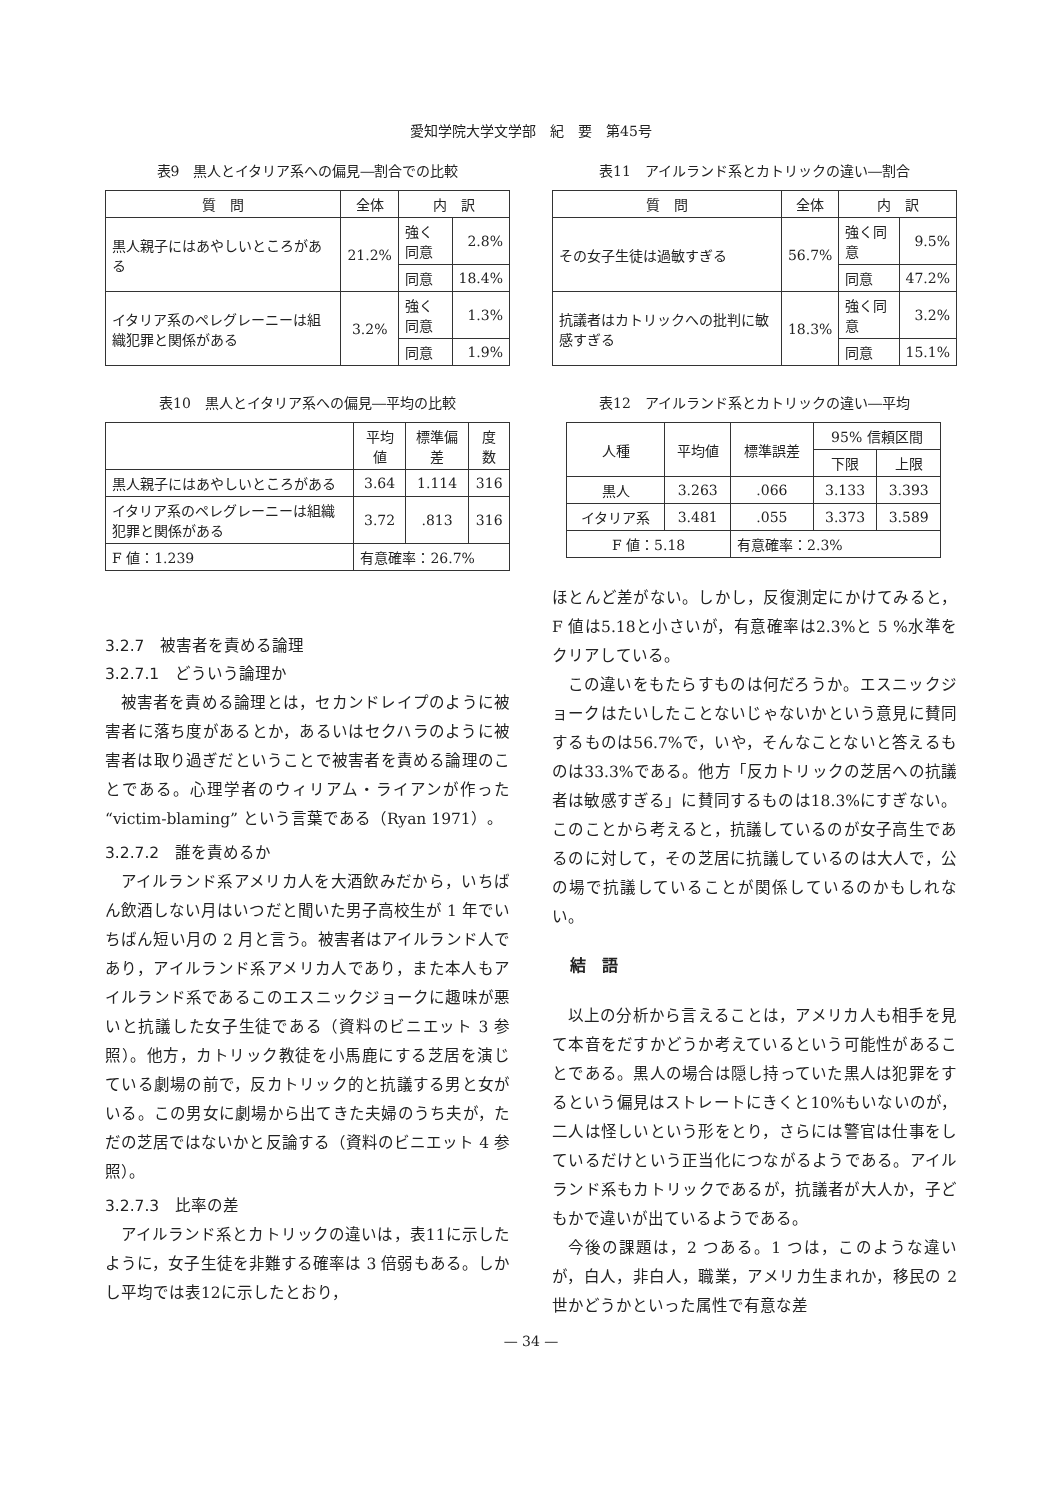愛知学院大学文学部　紀　要　第45号
表9　黒人とイタリア系への偏見―割合での比較
| 質 問 | 全体 | 内 訳 | |
| --- | --- | --- | --- |
| 黒人親子にはあやしいところがある | 21.2% | 強く同意 | 2.8% |
| | | 同意 | 18.4% |
| イタリア系のペレグレーニーは組織犯罪と関係がある | 3.2% | 強く同意 | 1.3% |
| | | 同意 | 1.9% |
表10　黒人とイタリア系への偏見―平均の比較
| | 平均値 | 標準偏差 | 度数 |
| --- | --- | --- | --- |
| 黒人親子にはあやしいところがある | 3.64 | 1.114 | 316 |
| イタリア系のペレグレーニーは組織犯罪と関係がある | 3.72 | .813 | 316 |
| F 値：1.239 | 有意確率：26.7% | | |
3.2.7　被害者を責める論理
3.2.7.1　どういう論理か
被害者を責める論理とは，セカンドレイプのように被害者に落ち度があるとか，あるいはセクハラのように被害者は取り過ぎだということで被害者を責める論理のことである。心理学者のウィリアム・ライアンが作った “victim-blaming” という言葉である（Ryan 1971）。
3.2.7.2　誰を責めるか
アイルランド系アメリカ人を大酒飲みだから，いちばん飲酒しない月はいつだと聞いた男子高校生が 1 年でいちばん短い月の 2 月と言う。被害者はアイルランド人であり，アイルランド系アメリカ人であり，また本人もアイルランド系であるこのエスニックジョークに趣味が悪いと抗議した女子生徒である（資料のビニエット 3 参照）。他方，カトリック教徒を小馬鹿にする芝居を演じている劇場の前で，反カトリック的と抗議する男と女がいる。この男女に劇場から出てきた夫婦のうち夫が，ただの芝居ではないかと反論する（資料のビニエット 4 参照）。
3.2.7.3　比率の差
アイルランド系とカトリックの違いは，表11に示したように，女子生徒を非難する確率は 3 倍弱もある。しかし平均では表12に示したとおり，
表11　アイルランド系とカトリックの違い―割合
| 質 問 | 全体 | 内 訳 | |
| --- | --- | --- | --- |
| その女子生徒は過敏すぎる | 56.7% | 強く同意 | 9.5% |
| | | 同意 | 47.2% |
| 抗議者はカトリックへの批判に敏感すぎる | 18.3% | 強く同意 | 3.2% |
| | | 同意 | 15.1% |
表12　アイルランド系とカトリックの違い―平均
| 人種 | 平均値 | 標準誤差 | 95% 信頼区間 | |
| --- | --- | --- | --- | --- |
| | | | 下限 | 上限 |
| 黒人 | 3.263 | .066 | 3.133 | 3.393 |
| イタリア系 | 3.481 | .055 | 3.373 | 3.589 |
| F 値：5.18 | | 有意確率：2.3% | | |
ほとんど差がない。しかし，反復測定にかけてみると，F 値は5.18と小さいが，有意確率は2.3%と 5 %水準をクリアしている。
この違いをもたらすものは何だろうか。エスニックジョークはたいしたことないじゃないかという意見に賛同するものは56.7%で，いや，そんなことないと答えるものは33.3%である。他方「反カトリックの芝居への抗議者は敏感すぎる」に賛同するものは18.3%にすぎない。このことから考えると，抗議しているのが女子高生であるのに対して，その芝居に抗議しているのは大人で，公の場で抗議していることが関係しているのかもしれない。
結　語
以上の分析から言えることは，アメリカ人も相手を見て本音をだすかどうか考えているという可能性があることである。黒人の場合は隠し持っていた黒人は犯罪をするという偏見はストレートにきくと10%もいないのが，二人は怪しいという形をとり，さらには警官は仕事をしているだけという正当化につながるようである。アイルランド系もカトリックであるが，抗議者が大人か，子どもかで違いが出ているようである。
今後の課題は，2 つある。1 つは，このような違いが，白人，非白人，職業，アメリカ生まれか，移民の 2 世かどうかといった属性で有意な差
— 34 —